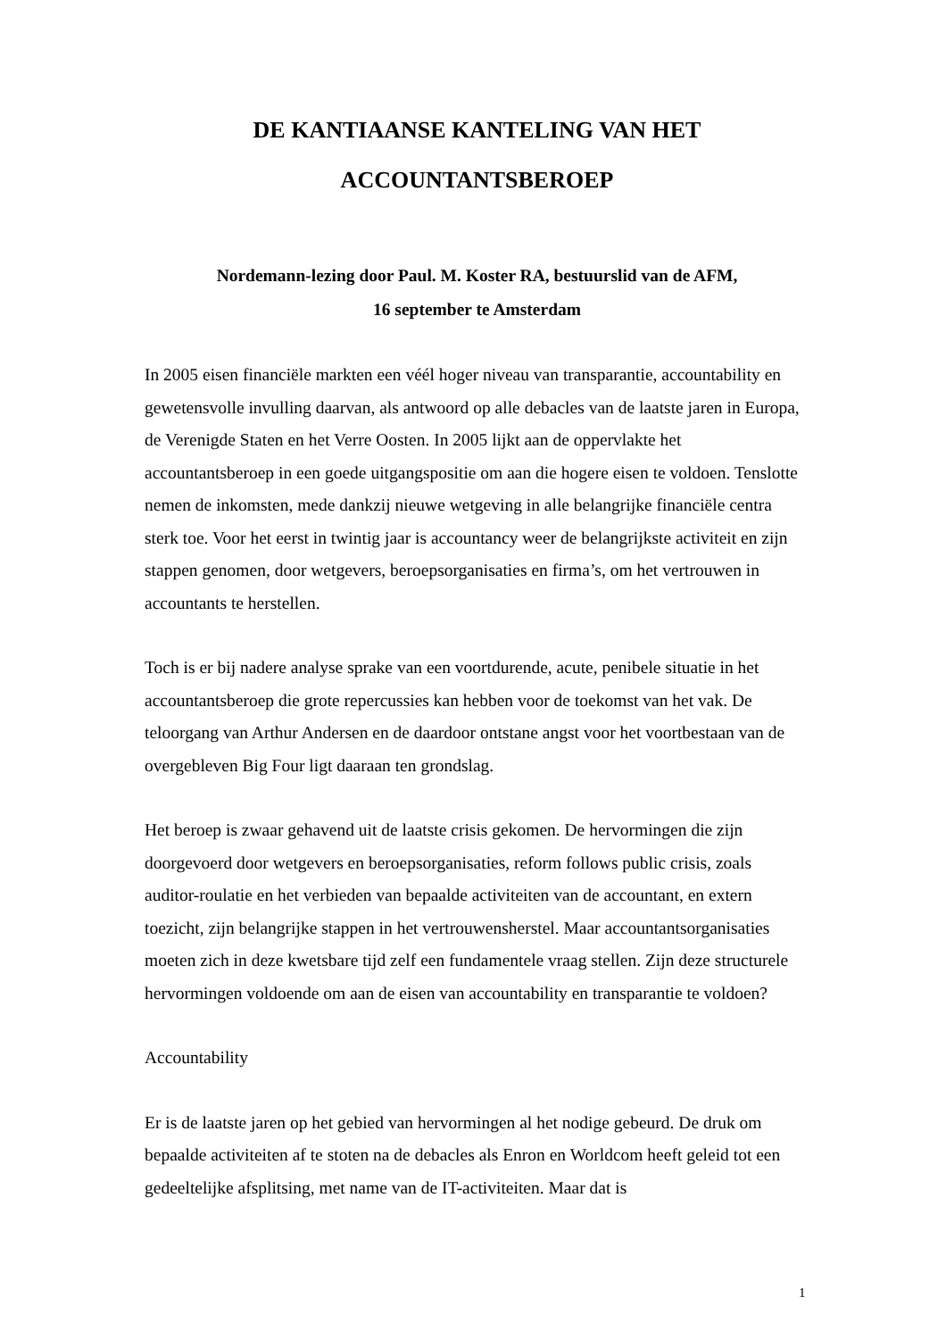DE KANTIAANSE KANTELING VAN HET
ACCOUNTANTSBEROEP
Nordemann-lezing door Paul. M. Koster RA, bestuurslid van de AFM,
16 september te Amsterdam
In 2005 eisen financiële markten een véél hoger niveau van transparantie, accountability en gewetensvolle invulling daarvan, als antwoord op alle debacles van de laatste jaren in Europa, de Verenigde Staten en het Verre Oosten. In 2005 lijkt aan de oppervlakte het accountantsberoep in een goede uitgangspositie om aan die hogere eisen te voldoen. Tenslotte nemen de inkomsten, mede dankzij nieuwe wetgeving in alle belangrijke financiële centra sterk toe. Voor het eerst in twintig jaar is accountancy weer de belangrijkste activiteit en zijn stappen genomen, door wetgevers, beroepsorganisaties en firma’s, om het vertrouwen in accountants te herstellen.
Toch is er bij nadere analyse sprake van een voortdurende, acute, penibele situatie in het accountantsberoep die grote repercussies kan hebben voor de toekomst van het vak. De teloorgang van Arthur Andersen en de daardoor ontstane angst voor het voortbestaan van de overgebleven Big Four ligt daaraan ten grondslag.
Het beroep is zwaar gehavend uit de laatste crisis gekomen. De hervormingen die zijn doorgevoerd door wetgevers en beroepsorganisaties, reform follows public crisis, zoals auditor-roulatie en het verbieden van bepaalde activiteiten van de accountant, en extern toezicht, zijn belangrijke stappen in het vertrouwensherstel. Maar accountantsorganisaties moeten zich in deze kwetsbare tijd zelf een fundamentele vraag stellen. Zijn deze structurele hervormingen voldoende om aan de eisen van accountability en transparantie te voldoen?
Accountability
Er is de laatste jaren op het gebied van hervormingen al het nodige gebeurd. De druk om bepaalde activiteiten af te stoten na de debacles als Enron en Worldcom heeft geleid tot een gedeeltelijke afsplitsing, met name van de IT-activiteiten. Maar dat is
1